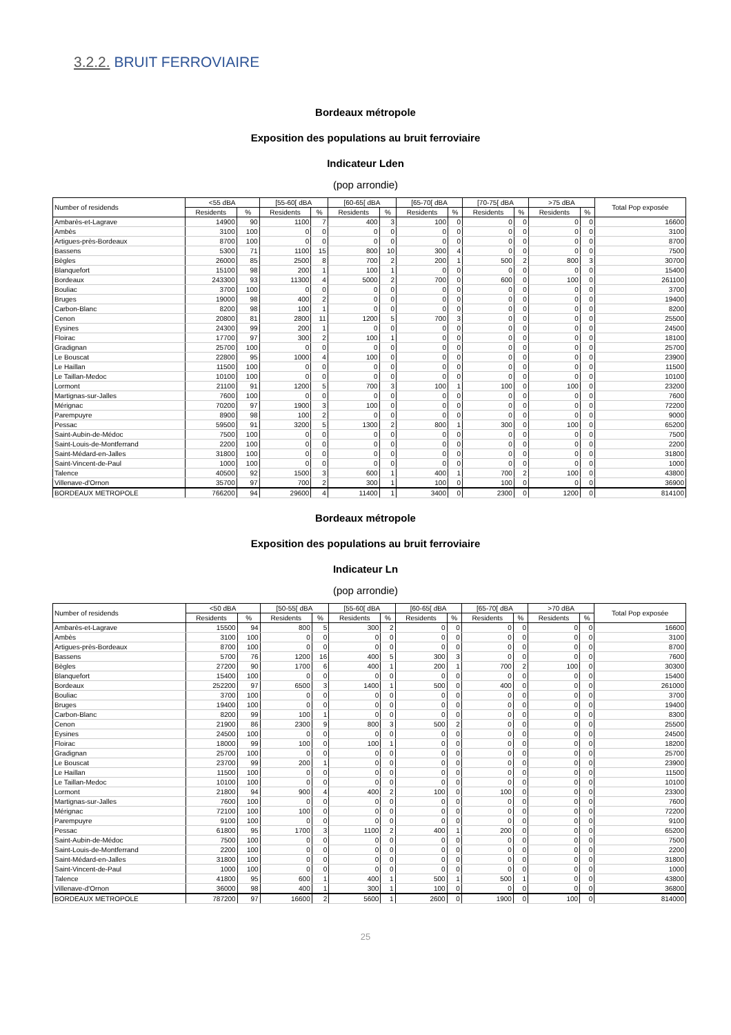3.2.2. BRUIT FERROVIAIRE
Bordeaux métropole
Exposition des populations au bruit ferroviaire
Indicateur Lden
(pop arrondie)
| Number of residends | <55 dBA | | [55-60[ dBA | | [60-65[ dBA | | [65-70[ dBA | | [70-75[ dBA | | >75 dBA | | Total Pop exposée |
| --- | --- | --- | --- | --- | --- | --- | --- | --- | --- | --- | --- | --- | --- |
| | Residents | % | Residents | % | Residents | % | Residents | % | Residents | % | Residents | % | |
| Ambarès-et-Lagrave | 14900 | 90 | 1100 | 7 | 400 | 3 | 100 | 0 | 0 | 0 | 0 | 0 | 16600 |
| Ambès | 3100 | 100 | 0 | 0 | 0 | 0 | 0 | 0 | 0 | 0 | 0 | 0 | 3100 |
| Artigues-près-Bordeaux | 8700 | 100 | 0 | 0 | 0 | 0 | 0 | 0 | 0 | 0 | 0 | 0 | 8700 |
| Bassens | 5300 | 71 | 1100 | 15 | 800 | 10 | 300 | 4 | 0 | 0 | 0 | 0 | 7500 |
| Bègles | 26000 | 85 | 2500 | 8 | 700 | 2 | 200 | 1 | 500 | 2 | 800 | 3 | 30700 |
| Blanquefort | 15100 | 98 | 200 | 1 | 100 | 1 | 0 | 0 | 0 | 0 | 0 | 0 | 15400 |
| Bordeaux | 243300 | 93 | 11300 | 4 | 5000 | 2 | 700 | 0 | 600 | 0 | 100 | 0 | 261100 |
| Bouliac | 3700 | 100 | 0 | 0 | 0 | 0 | 0 | 0 | 0 | 0 | 0 | 0 | 3700 |
| Bruges | 19000 | 98 | 400 | 2 | 0 | 0 | 0 | 0 | 0 | 0 | 0 | 0 | 19400 |
| Carbon-Blanc | 8200 | 98 | 100 | 1 | 0 | 0 | 0 | 0 | 0 | 0 | 0 | 0 | 8200 |
| Cenon | 20800 | 81 | 2800 | 11 | 1200 | 5 | 700 | 3 | 0 | 0 | 0 | 0 | 25500 |
| Eysines | 24300 | 99 | 200 | 1 | 0 | 0 | 0 | 0 | 0 | 0 | 0 | 0 | 24500 |
| Floirac | 17700 | 97 | 300 | 2 | 100 | 1 | 0 | 0 | 0 | 0 | 0 | 0 | 18100 |
| Gradignan | 25700 | 100 | 0 | 0 | 0 | 0 | 0 | 0 | 0 | 0 | 0 | 0 | 25700 |
| Le Bouscat | 22800 | 95 | 1000 | 4 | 100 | 0 | 0 | 0 | 0 | 0 | 0 | 0 | 23900 |
| Le Haillan | 11500 | 100 | 0 | 0 | 0 | 0 | 0 | 0 | 0 | 0 | 0 | 0 | 11500 |
| Le Taillan-Medoc | 10100 | 100 | 0 | 0 | 0 | 0 | 0 | 0 | 0 | 0 | 0 | 0 | 10100 |
| Lormont | 21100 | 91 | 1200 | 5 | 700 | 3 | 100 | 1 | 100 | 0 | 100 | 0 | 23200 |
| Martignas-sur-Jalles | 7600 | 100 | 0 | 0 | 0 | 0 | 0 | 0 | 0 | 0 | 0 | 0 | 7600 |
| Mérignac | 70200 | 97 | 1900 | 3 | 100 | 0 | 0 | 0 | 0 | 0 | 0 | 0 | 72200 |
| Parempuyre | 8900 | 98 | 100 | 2 | 0 | 0 | 0 | 0 | 0 | 0 | 0 | 0 | 9000 |
| Pessac | 59500 | 91 | 3200 | 5 | 1300 | 2 | 800 | 1 | 300 | 0 | 100 | 0 | 65200 |
| Saint-Aubin-de-Médoc | 7500 | 100 | 0 | 0 | 0 | 0 | 0 | 0 | 0 | 0 | 0 | 0 | 7500 |
| Saint-Louis-de-Montferrand | 2200 | 100 | 0 | 0 | 0 | 0 | 0 | 0 | 0 | 0 | 0 | 0 | 2200 |
| Saint-Médard-en-Jalles | 31800 | 100 | 0 | 0 | 0 | 0 | 0 | 0 | 0 | 0 | 0 | 0 | 31800 |
| Saint-Vincent-de-Paul | 1000 | 100 | 0 | 0 | 0 | 0 | 0 | 0 | 0 | 0 | 0 | 0 | 1000 |
| Talence | 40500 | 92 | 1500 | 3 | 600 | 1 | 400 | 1 | 700 | 2 | 100 | 0 | 43800 |
| Villenave-d'Ornon | 35700 | 97 | 700 | 2 | 300 | 1 | 100 | 0 | 100 | 0 | 0 | 0 | 36900 |
| BORDEAUX METROPOLE | 766200 | 94 | 29600 | 4 | 11400 | 1 | 3400 | 0 | 2300 | 0 | 1200 | 0 | 814100 |
Bordeaux métropole
Exposition des populations au bruit ferroviaire
Indicateur Ln
(pop arrondie)
| Number of residends | <50 dBA | | [50-55[ dBA | | [55-60[ dBA | | [60-65[ dBA | | [65-70[ dBA | | >70 dBA | | Total Pop exposée |
| --- | --- | --- | --- | --- | --- | --- | --- | --- | --- | --- | --- | --- | --- |
| | Residents | % | Residents | % | Residents | % | Residents | % | Residents | % | Residents | % | |
| Ambarès-et-Lagrave | 15500 | 94 | 800 | 5 | 300 | 2 | 0 | 0 | 0 | 0 | 0 | 0 | 16600 |
| Ambès | 3100 | 100 | 0 | 0 | 0 | 0 | 0 | 0 | 0 | 0 | 0 | 0 | 3100 |
| Artigues-près-Bordeaux | 8700 | 100 | 0 | 0 | 0 | 0 | 0 | 0 | 0 | 0 | 0 | 0 | 8700 |
| Bassens | 5700 | 76 | 1200 | 16 | 400 | 5 | 300 | 3 | 0 | 0 | 0 | 0 | 7600 |
| Bègles | 27200 | 90 | 1700 | 6 | 400 | 1 | 200 | 1 | 700 | 2 | 100 | 0 | 30300 |
| Blanquefort | 15400 | 100 | 0 | 0 | 0 | 0 | 0 | 0 | 0 | 0 | 0 | 0 | 15400 |
| Bordeaux | 252200 | 97 | 6500 | 3 | 1400 | 1 | 500 | 0 | 400 | 0 | 0 | 0 | 261000 |
| Bouliac | 3700 | 100 | 0 | 0 | 0 | 0 | 0 | 0 | 0 | 0 | 0 | 0 | 3700 |
| Bruges | 19400 | 100 | 0 | 0 | 0 | 0 | 0 | 0 | 0 | 0 | 0 | 0 | 19400 |
| Carbon-Blanc | 8200 | 99 | 100 | 1 | 0 | 0 | 0 | 0 | 0 | 0 | 0 | 0 | 8300 |
| Cenon | 21900 | 86 | 2300 | 9 | 800 | 3 | 500 | 2 | 0 | 0 | 0 | 0 | 25500 |
| Eysines | 24500 | 100 | 0 | 0 | 0 | 0 | 0 | 0 | 0 | 0 | 0 | 0 | 24500 |
| Floirac | 18000 | 99 | 100 | 0 | 100 | 1 | 0 | 0 | 0 | 0 | 0 | 0 | 18200 |
| Gradignan | 25700 | 100 | 0 | 0 | 0 | 0 | 0 | 0 | 0 | 0 | 0 | 0 | 25700 |
| Le Bouscat | 23700 | 99 | 200 | 1 | 0 | 0 | 0 | 0 | 0 | 0 | 0 | 0 | 23900 |
| Le Haillan | 11500 | 100 | 0 | 0 | 0 | 0 | 0 | 0 | 0 | 0 | 0 | 0 | 11500 |
| Le Taillan-Medoc | 10100 | 100 | 0 | 0 | 0 | 0 | 0 | 0 | 0 | 0 | 0 | 0 | 10100 |
| Lormont | 21800 | 94 | 900 | 4 | 400 | 2 | 100 | 0 | 100 | 0 | 0 | 0 | 23300 |
| Martignas-sur-Jalles | 7600 | 100 | 0 | 0 | 0 | 0 | 0 | 0 | 0 | 0 | 0 | 0 | 7600 |
| Mérignac | 72100 | 100 | 100 | 0 | 0 | 0 | 0 | 0 | 0 | 0 | 0 | 0 | 72200 |
| Parempuyre | 9100 | 100 | 0 | 0 | 0 | 0 | 0 | 0 | 0 | 0 | 0 | 0 | 9100 |
| Pessac | 61800 | 95 | 1700 | 3 | 1100 | 2 | 400 | 1 | 200 | 0 | 0 | 0 | 65200 |
| Saint-Aubin-de-Médoc | 7500 | 100 | 0 | 0 | 0 | 0 | 0 | 0 | 0 | 0 | 0 | 0 | 7500 |
| Saint-Louis-de-Montferrand | 2200 | 100 | 0 | 0 | 0 | 0 | 0 | 0 | 0 | 0 | 0 | 0 | 2200 |
| Saint-Médard-en-Jalles | 31800 | 100 | 0 | 0 | 0 | 0 | 0 | 0 | 0 | 0 | 0 | 0 | 31800 |
| Saint-Vincent-de-Paul | 1000 | 100 | 0 | 0 | 0 | 0 | 0 | 0 | 0 | 0 | 0 | 0 | 1000 |
| Talence | 41800 | 95 | 600 | 1 | 400 | 1 | 500 | 1 | 500 | 1 | 0 | 0 | 43800 |
| Villenave-d'Ornon | 36000 | 98 | 400 | 1 | 300 | 1 | 100 | 0 | 0 | 0 | 0 | 0 | 36800 |
| BORDEAUX METROPOLE | 787200 | 97 | 16600 | 2 | 5600 | 1 | 2600 | 0 | 1900 | 0 | 100 | 0 | 814000 |
25